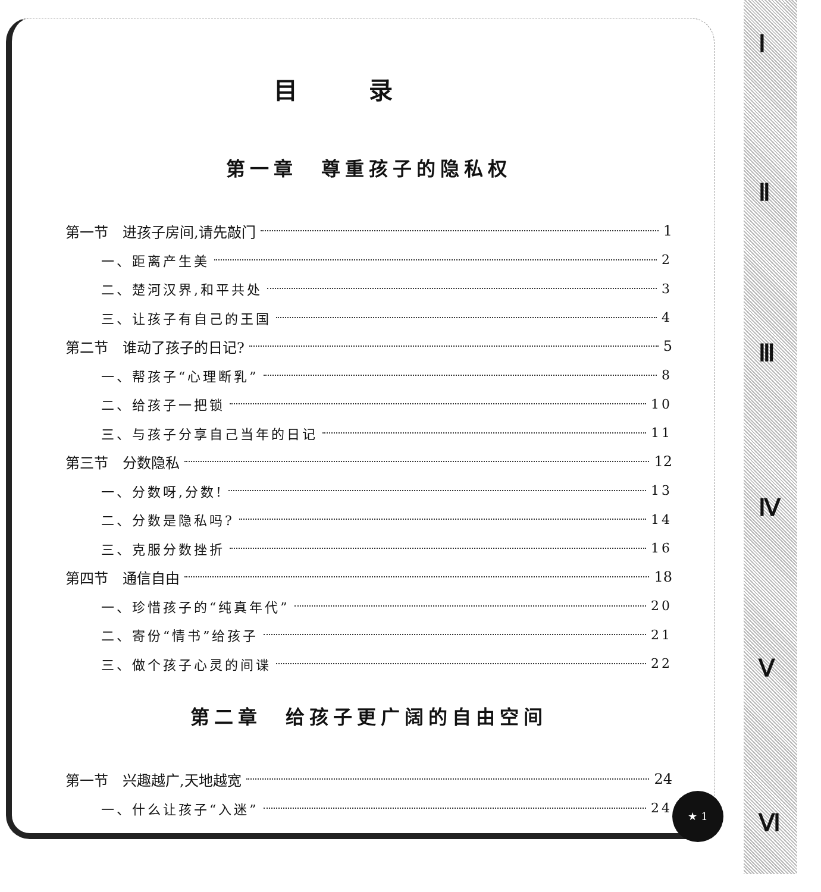Ⅰ
Ⅱ
Ⅲ
Ⅳ
Ⅴ
Ⅵ
目录
第一章　尊重孩子的隐私权
第一节　进孩子房间,请先敲门 1
一、距离产生美 2
二、楚河汉界,和平共处 3
三、让孩子有自己的王国 4
第二节　谁动了孩子的日记? 5
一、帮孩子“心理断乳” 8
二、给孩子一把锁 10
三、与孩子分享自己当年的日记 11
第三节　分数隐私 12
一、分数呀,分数! 13
二、分数是隐私吗? 14
三、克服分数挫折 16
第四节　通信自由 18
一、珍惜孩子的“纯真年代” 20
二、寄份“情书”给孩子 21
三、做个孩子心灵的间谍 22
第二章　给孩子更广阔的自由空间
第一节　兴趣越广,天地越宽 24
一、什么让孩子“入迷” 24
★ 1